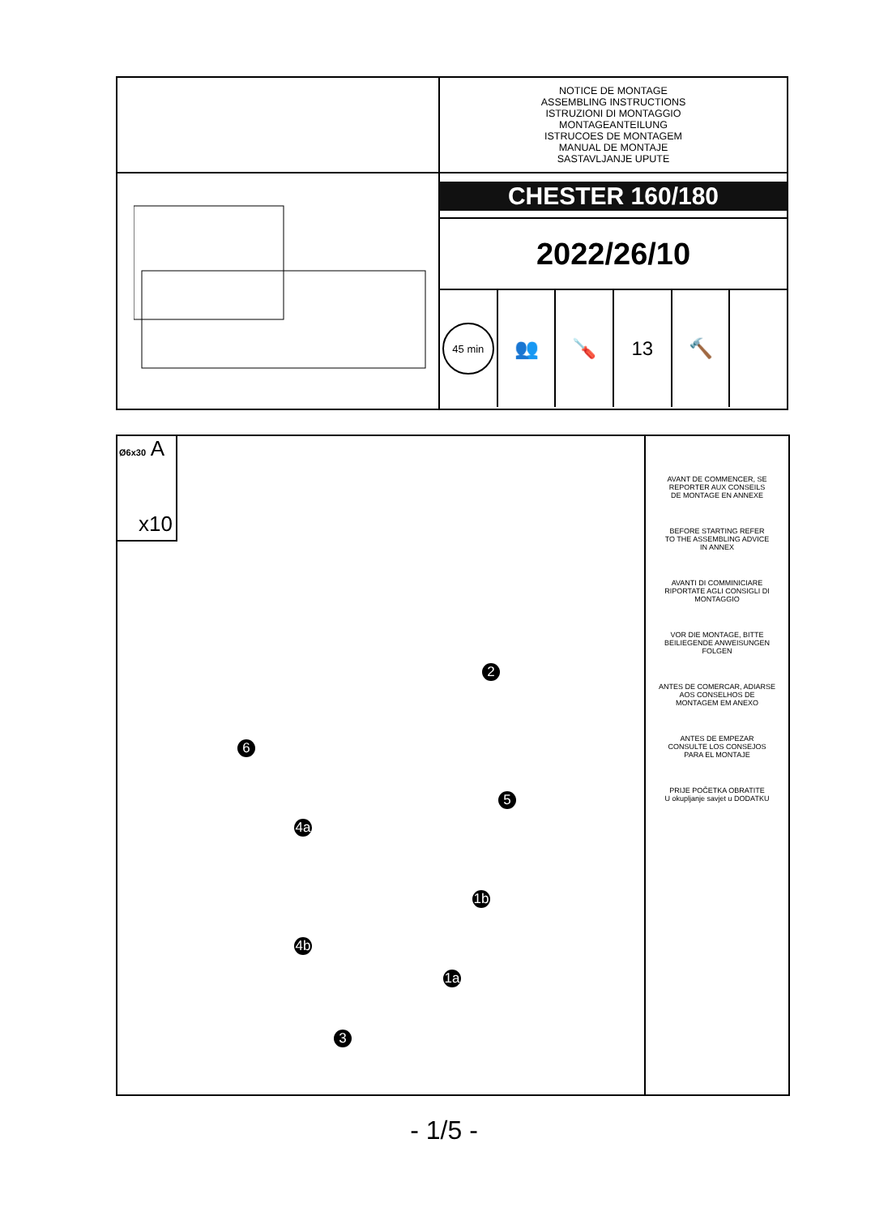NOTICE DE MONTAGE
ASSEMBLING INSTRUCTIONS
ISTRUZIONI DI MONTAGGIO
MONTAGEANTEILUNG
ISTRUCOES DE MONTAGEM
MANUAL DE MONTAJE
SASTAVLJANJE UPUTE
CHESTER 160/180
2022/26/10
45 min
👥 🪛 13 🔨
Ø6x30 A
x10
2
6
5
4a
1b
4b
1a
3
AVANT DE COMMENCER, SE
REPORTER AUX CONSEILS
DE MONTAGE EN ANNEXE
BEFORE STARTING REFER
TO THE ASSEMBLING ADVICE
IN ANNEX
AVANTI DI COMMINICIARE
RIPORTATE AGLI CONSIGLI DI
MONTAGGIO
VOR DIE MONTAGE, BITTE
BEILIEGENDE ANWEISUNGEN
FOLGEN
ANTES DE COMERCAR, ADIARSE
AOS CONSELHOS DE
MONTAGEM EM ANEXO
ANTES DE EMPEZAR
CONSULTE LOS CONSEJOS
PARA EL MONTAJE
PRIJE POČETKA OBRATITE
U okupljanje savjet u DODATKU
- 1/5 -